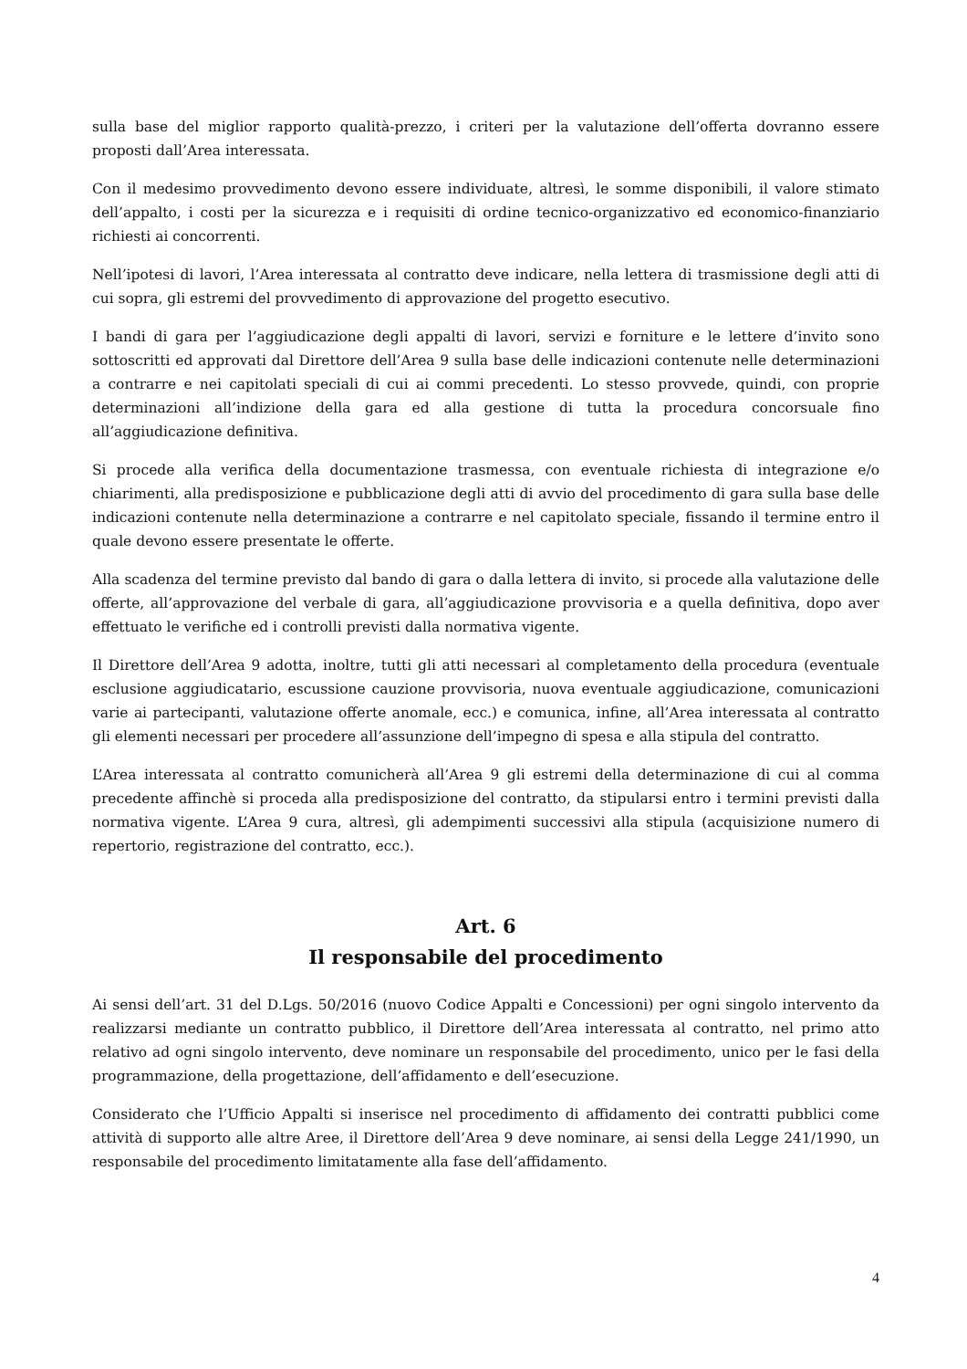sulla base del miglior rapporto qualità-prezzo, i criteri per la valutazione dell’offerta dovranno essere proposti dall’Area interessata.
Con il medesimo provvedimento devono essere individuate, altresì, le somme disponibili, il valore stimato dell’appalto, i costi per la sicurezza e i requisiti di ordine tecnico-organizzativo ed economico-finanziario richiesti ai concorrenti.
Nell’ipotesi di lavori, l’Area interessata al contratto deve indicare, nella lettera di trasmissione degli atti di cui sopra, gli estremi del provvedimento di approvazione del progetto esecutivo.
I bandi di gara per l’aggiudicazione degli appalti di lavori, servizi e forniture e le lettere d’invito sono sottoscritti ed approvati dal Direttore dell’Area 9 sulla base delle indicazioni contenute nelle determinazioni a contrarre e nei capitolati speciali di cui ai commi precedenti. Lo stesso provvede, quindi, con proprie determinazioni all’indizione della gara ed alla gestione di tutta la procedura concorsuale fino all’aggiudicazione definitiva.
Si procede alla verifica della documentazione trasmessa, con eventuale richiesta di integrazione e/o chiarimenti, alla predisposizione e pubblicazione degli atti di avvio del procedimento di gara sulla base delle indicazioni contenute nella determinazione a contrarre e nel capitolato speciale, fissando il termine entro il quale devono essere presentate le offerte.
Alla scadenza del termine previsto dal bando di gara o dalla lettera di invito, si procede alla valutazione delle offerte, all’approvazione del verbale di gara, all’aggiudicazione provvisoria e a quella definitiva, dopo aver effettuato le verifiche ed i controlli previsti dalla normativa vigente.
Il Direttore dell’Area 9 adotta, inoltre, tutti gli atti necessari al completamento della procedura (eventuale esclusione aggiudicatario, escussione cauzione provvisoria, nuova eventuale aggiudicazione, comunicazioni varie ai partecipanti, valutazione offerte anomale, ecc.) e comunica, infine, all’Area interessata al contratto gli elementi necessari per procedere all’assunzione dell’impegno di spesa e alla stipula del contratto.
L’Area interessata al contratto comunicherà all’Area 9 gli estremi della determinazione di cui al comma precedente affinchè si proceda alla predisposizione del contratto, da stipularsi entro i termini previsti dalla normativa vigente. L’Area 9 cura, altresì, gli adempimenti successivi alla stipula (acquisizione numero di repertorio, registrazione del contratto, ecc.).
Art. 6
Il responsabile del procedimento
Ai sensi dell’art. 31 del D.Lgs. 50/2016 (nuovo Codice Appalti e Concessioni) per ogni singolo intervento da realizzarsi mediante un contratto pubblico, il Direttore dell’Area interessata al contratto, nel primo atto relativo ad ogni singolo intervento, deve nominare un responsabile del procedimento, unico per le fasi della programmazione, della progettazione, dell’affidamento e dell’esecuzione.
Considerato che l’Ufficio Appalti si inserisce nel procedimento di affidamento dei contratti pubblici come attività di supporto alle altre Aree, il Direttore dell’Area 9 deve nominare, ai sensi della Legge 241/1990, un responsabile del procedimento limitatamente alla fase dell’affidamento.
4